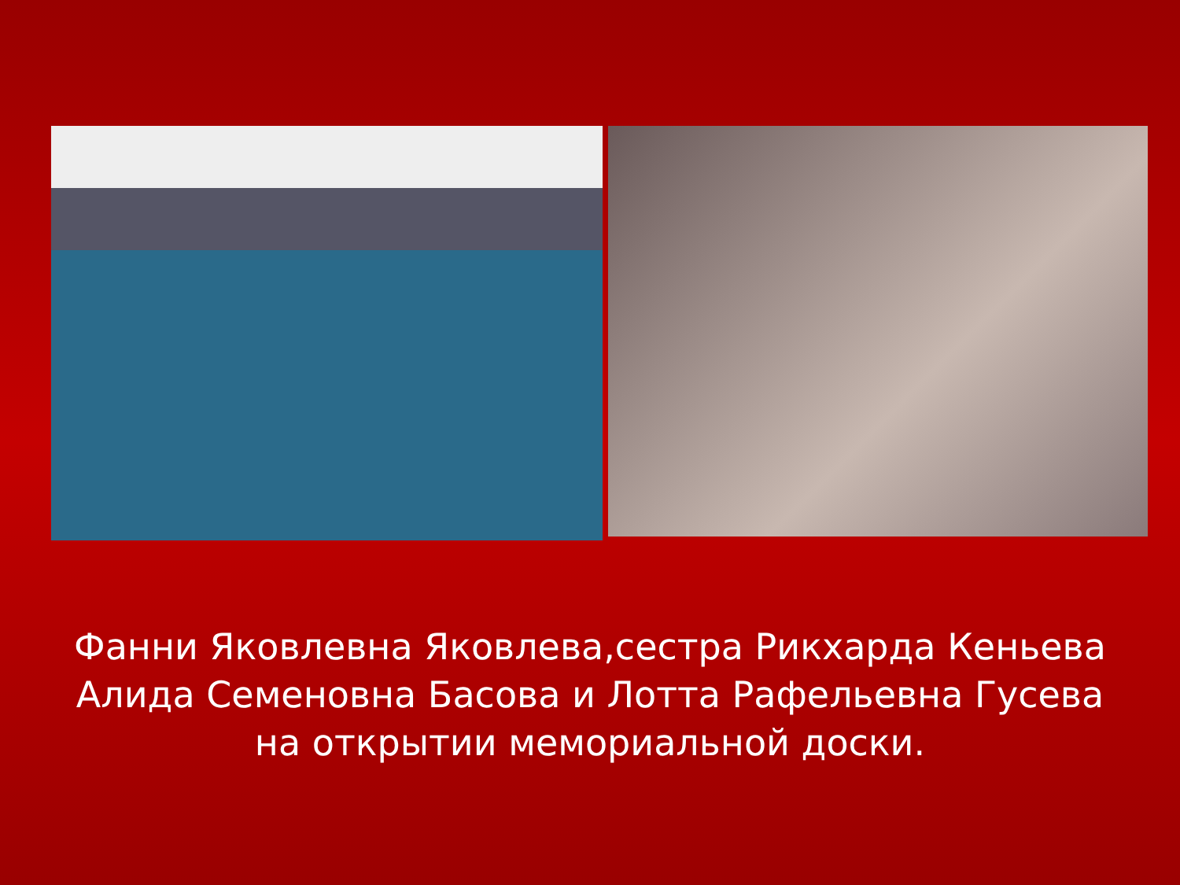Фанни Яковлевна Яковлева,сестра Рикхарда Кеньева
Алида Семеновна Басова и Лотта Рафельевна Гусева
на открытии мемориальной доски.